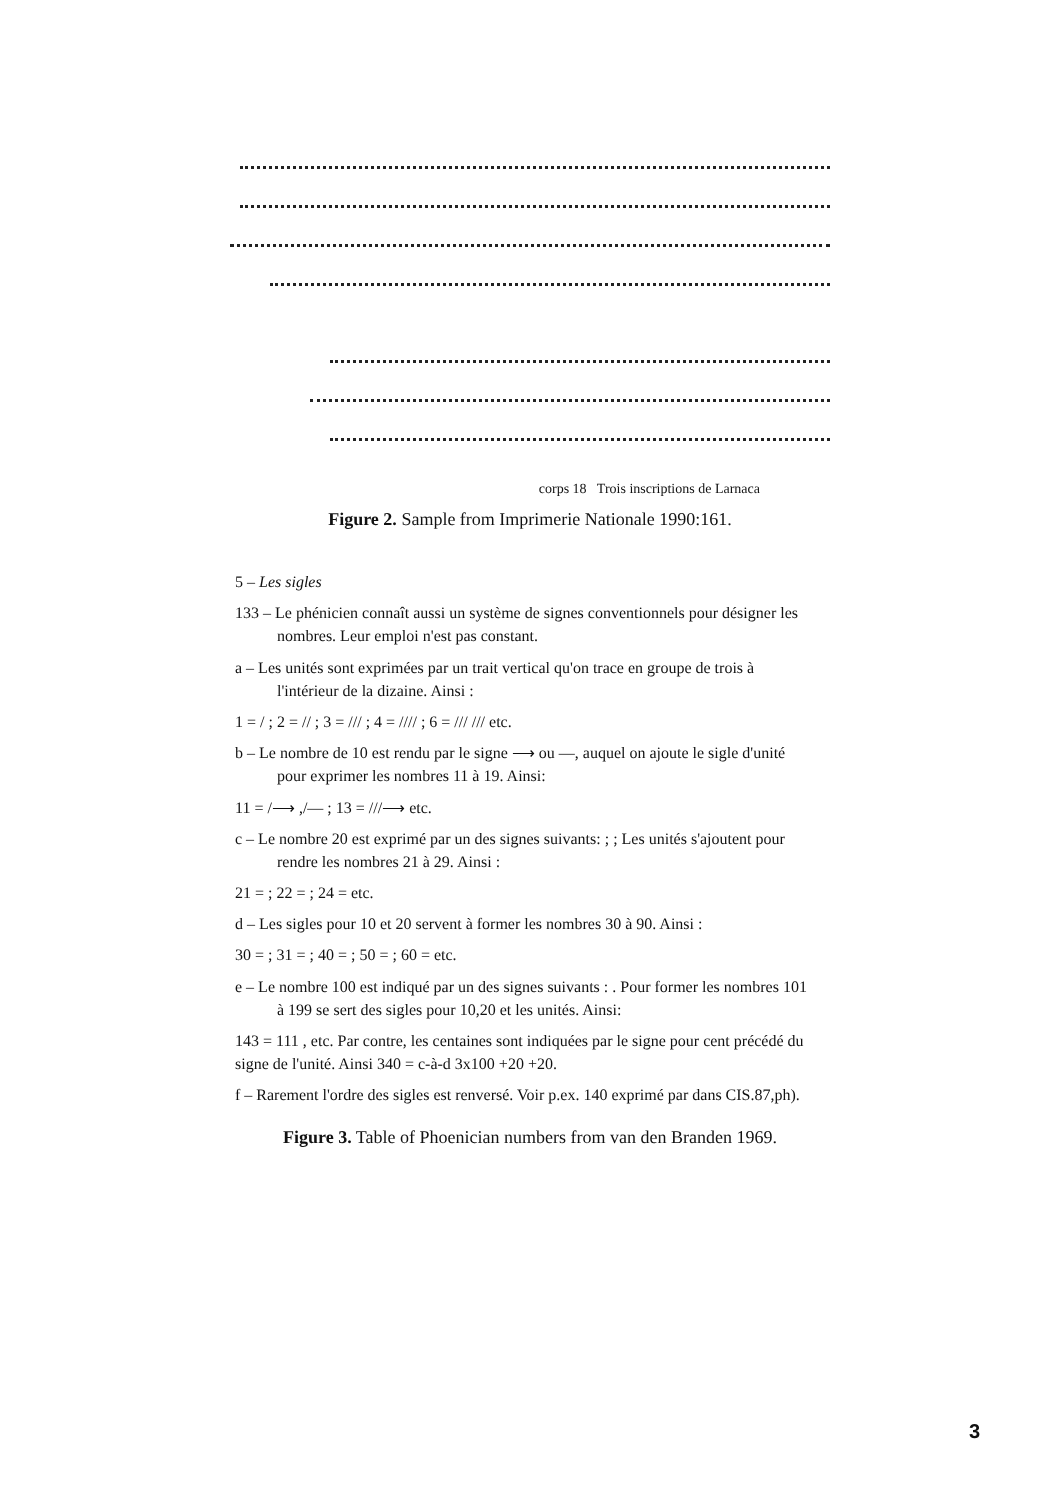corps 18 Trois inscriptions de Larnaca
Figure 2. Sample from Imprimerie Nationale 1990:161.
5 – Les sigles
133 – Le phénicien connaît aussi un système de signes conventionnels pour désigner les nombres. Leur emploi n'est pas constant.
a – Les unités sont exprimées par un trait vertical qu'on trace en groupe de trois à l'intérieur de la dizaine. Ainsi :
1 = / ; 2 = // ; 3 = /// ; 4 = //// ; 6 = /// /// etc.
b – Le nombre de 10 est rendu par le signe ⟶ ou —, auquel on ajoute le sigle d'unité pour exprimer les nombres 11 à 19. Ainsi:
11 = /⟶ ,/— ; 13 = ///⟶ etc.
c – Le nombre 20 est exprimé par un des signes suivants: ; ; Les unités s'ajoutent pour rendre les nombres 21 à 29. Ainsi :
21 = ; 22 = ; 24 = etc.
d – Les sigles pour 10 et 20 servent à former les nombres 30 à 90. Ainsi :
30 = ; 31 = ; 40 = ; 50 = ; 60 = etc.
e – Le nombre 100 est indiqué par un des signes suivants : . Pour former les nombres 101 à 199 se sert des sigles pour 10,20 et les unités. Ainsi:
143 = 111 , etc. Par contre, les centaines sont indiquées par le signe pour cent précédé du signe de l'unité. Ainsi 340 = c-à-d 3x100 +20 +20.
f – Rarement l'ordre des sigles est renversé. Voir p.ex. 140 exprimé par dans CIS.87,ph).
Figure 3. Table of Phoenician numbers from van den Branden 1969.
3